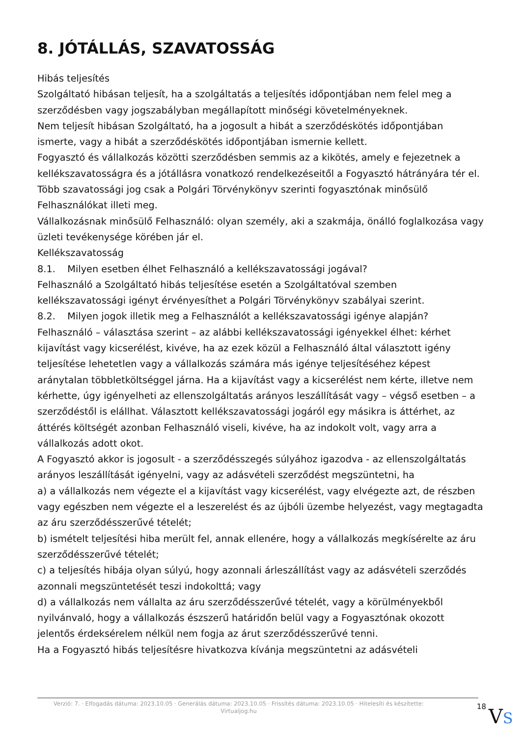8. JÓTÁLLÁS, SZAVATOSSÁG
Hibás teljesítés
Szolgáltató hibásan teljesít, ha a szolgáltatás a teljesítés időpontjában nem felel meg a szerződésben vagy jogszabályban megállapított minőségi követelményeknek.
Nem teljesít hibásan Szolgáltató, ha a jogosult a hibát a szerződéskötés időpontjában ismerte, vagy a hibát a szerződéskötés időpontjában ismernie kellett.
Fogyasztó és vállalkozás közötti szerződésben semmis az a kikötés, amely e fejezetnek a kellékszavatosságra és a jótállásra vonatkozó rendelkezéseitől a Fogyasztó hátrányára tér el.
Több szavatossági jog csak a Polgári Törvénykönyv szerinti fogyasztónak minősülő Felhasználókat illeti meg.
Vállalkozásnak minősülő Felhasználó: olyan személy, aki a szakmája, önálló foglalkozása vagy üzleti tevékenysége körében jár el.
Kellékszavatosság
8.1. Milyen esetben élhet Felhasználó a kellékszavatossági jogával?
Felhasználó a Szolgáltató hibás teljesítése esetén a Szolgáltatóval szemben kellékszavatossági igényt érvényesíthet a Polgári Törvénykönyv szabályai szerint.
8.2. Milyen jogok illetik meg a Felhasználót a kellékszavatossági igénye alapján?
Felhasználó – választása szerint – az alábbi kellékszavatossági igényekkel élhet: kérhet kijavítást vagy kicserélést, kivéve, ha az ezek közül a Felhasználó által választott igény teljesítése lehetetlen vagy a vállalkozás számára más igénye teljesítéséhez képest aránytalan többletköltséggel járna. Ha a kijavítást vagy a kicserélést nem kérte, illetve nem kérhette, úgy igényelheti az ellenszolgáltatás arányos leszállítását vagy – végső esetben – a szerződéstől is elállhat. Választott kellékszavatossági jogáról egy másikra is áttérhet, az áttérés költségét azonban Felhasználó viseli, kivéve, ha az indokolt volt, vagy arra a vállalkozás adott okot.
A Fogyasztó akkor is jogosult - a szerződésszegés súlyához igazodva - az ellenszolgáltatás arányos leszállítását igényelni, vagy az adásvételi szerződést megszüntetni, ha
a) a vállalkozás nem végezte el a kijavítást vagy kicserélést, vagy elvégezte azt, de részben vagy egészben nem végezte el a leszerelést és az újbóli üzembe helyezést, vagy megtagadta az áru szerződésszerűvé tételét;
b) ismételt teljesítési hiba merült fel, annak ellenére, hogy a vállalkozás megkísérelte az áru szerződésszerűvé tételét;
c) a teljesítés hibája olyan súlyú, hogy azonnali árleszállítást vagy az adásvételi szerződés azonnali megszüntetését teszi indokolttá; vagy
d) a vállalkozás nem vállalta az áru szerződésszerűvé tételét, vagy a körülményekből nyilvánvaló, hogy a vállalkozás észszerű határidőn belül vagy a Fogyasztónak okozott jelentős érdeksérelem nélkül nem fogja az árut szerződésszerűvé tenni.
Ha a Fogyasztó hibás teljesítésre hivatkozva kívánja megszüntetni az adásvételi
Verzió: 7. · Elfogadás dátuma: 2023.10.05 · Generálás dátuma: 2023.10.05 · Frissítés dátuma: 2023.10.05 · Hitelesíti és készítette: Virtualjog.hu
18
VS